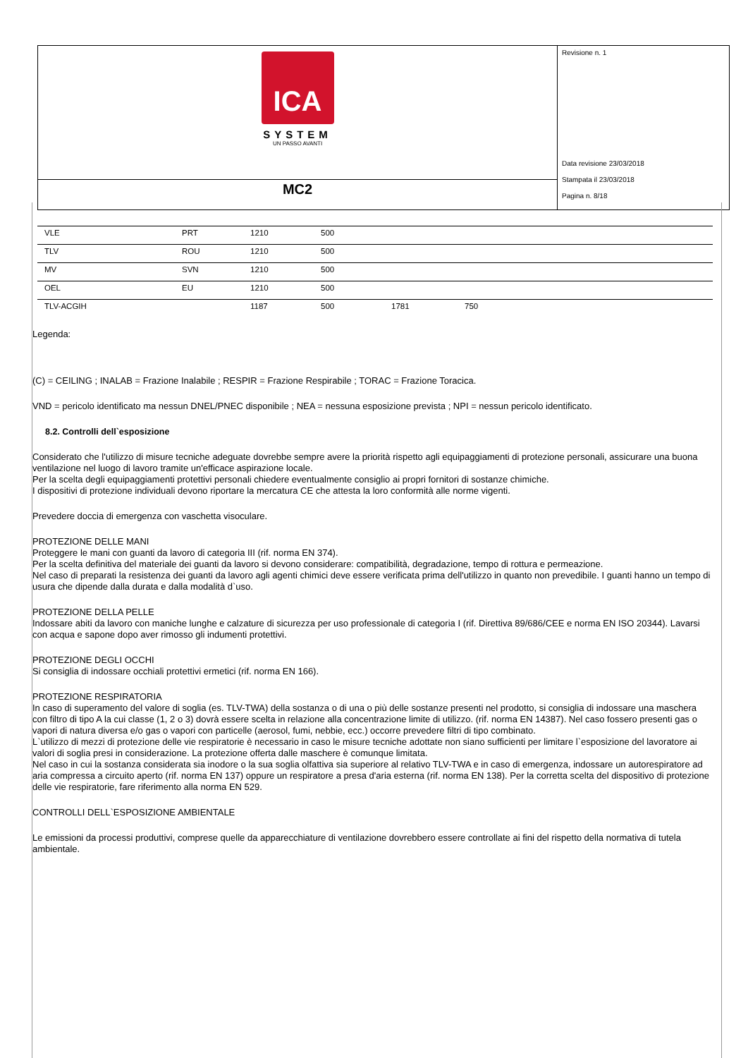ICA
SYSTEM
UN PASSO AVANTI
MC2
Revisione n. 1
Data revisione 23/03/2018
Stampata il 23/03/2018
Pagina n. 8/18
| VLE | PRT | 1210 | 500 | | |
| TLV | ROU | 1210 | 500 | | |
| MV | SVN | 1210 | 500 | | |
| OEL | EU | 1210 | 500 | | |
| TLV-ACGIH | | 1187 | 500 | 1781 | 750 |
Legenda:
(C) = CEILING ; INALAB = Frazione Inalabile ; RESPIR = Frazione Respirabile ; TORAC = Frazione Toracica.
VND = pericolo identificato ma nessun DNEL/PNEC disponibile ; NEA = nessuna esposizione prevista ; NPI = nessun pericolo identificato.
8.2. Controlli dell`esposizione
Considerato che l'utilizzo di misure tecniche adeguate dovrebbe sempre avere la priorità rispetto agli equipaggiamenti di protezione personali, assicurare una buona ventilazione nel luogo di lavoro tramite un'efficace aspirazione locale.
Per la scelta degli equipaggiamenti protettivi personali chiedere eventualmente consiglio ai propri fornitori di sostanze chimiche.
I dispositivi di protezione individuali devono riportare la mercatura CE che attesta la loro conformità alle norme vigenti.
Prevedere doccia di emergenza con vaschetta visoculare.
PROTEZIONE DELLE MANI
Proteggere le mani con guanti da lavoro di categoria III (rif. norma EN 374).
Per la scelta definitiva del materiale dei guanti da lavoro si devono considerare: compatibilità, degradazione, tempo di rottura e permeazione.
Nel caso di preparati la resistenza dei guanti da lavoro agli agenti chimici deve essere verificata prima dell'utilizzo in quanto non prevedibile. I guanti hanno un tempo di usura che dipende dalla durata e dalla modalità d`uso.
PROTEZIONE DELLA PELLE
Indossare abiti da lavoro con maniche lunghe e calzature di sicurezza per uso professionale di categoria I (rif. Direttiva 89/686/CEE e norma EN ISO 20344). Lavarsi con acqua e sapone dopo aver rimosso gli indumenti protettivi.
PROTEZIONE DEGLI OCCHI
Si consiglia di indossare occhiali protettivi ermetici (rif. norma EN 166).
PROTEZIONE RESPIRATORIA
In caso di superamento del valore di soglia (es. TLV-TWA) della sostanza o di una o più delle sostanze presenti nel prodotto, si consiglia di indossare una maschera con filtro di tipo A la cui classe (1, 2 o 3) dovrà essere scelta in relazione alla concentrazione limite di utilizzo. (rif. norma EN 14387). Nel caso fossero presenti gas o vapori di natura diversa e/o gas o vapori con particelle (aerosol, fumi, nebbie, ecc.) occorre prevedere filtri di tipo combinato.
L`utilizzo di mezzi di protezione delle vie respiratorie è necessario in caso le misure tecniche adottate non siano sufficienti per limitare l`esposizione del lavoratore ai valori di soglia presi in considerazione. La protezione offerta dalle maschere è comunque limitata.
Nel caso in cui la sostanza considerata sia inodore o la sua soglia olfattiva sia superiore al relativo TLV-TWA e in caso di emergenza, indossare un autorespiratore ad aria compressa a circuito aperto (rif. norma EN 137) oppure un respiratore a presa d'aria esterna (rif. norma EN 138). Per la corretta scelta del dispositivo di protezione delle vie respiratorie, fare riferimento alla norma EN 529.
CONTROLLI DELL`ESPOSIZIONE AMBIENTALE
Le emissioni da processi produttivi, comprese quelle da apparecchiature di ventilazione dovrebbero essere controllate ai fini del rispetto della normativa di tutela ambientale.